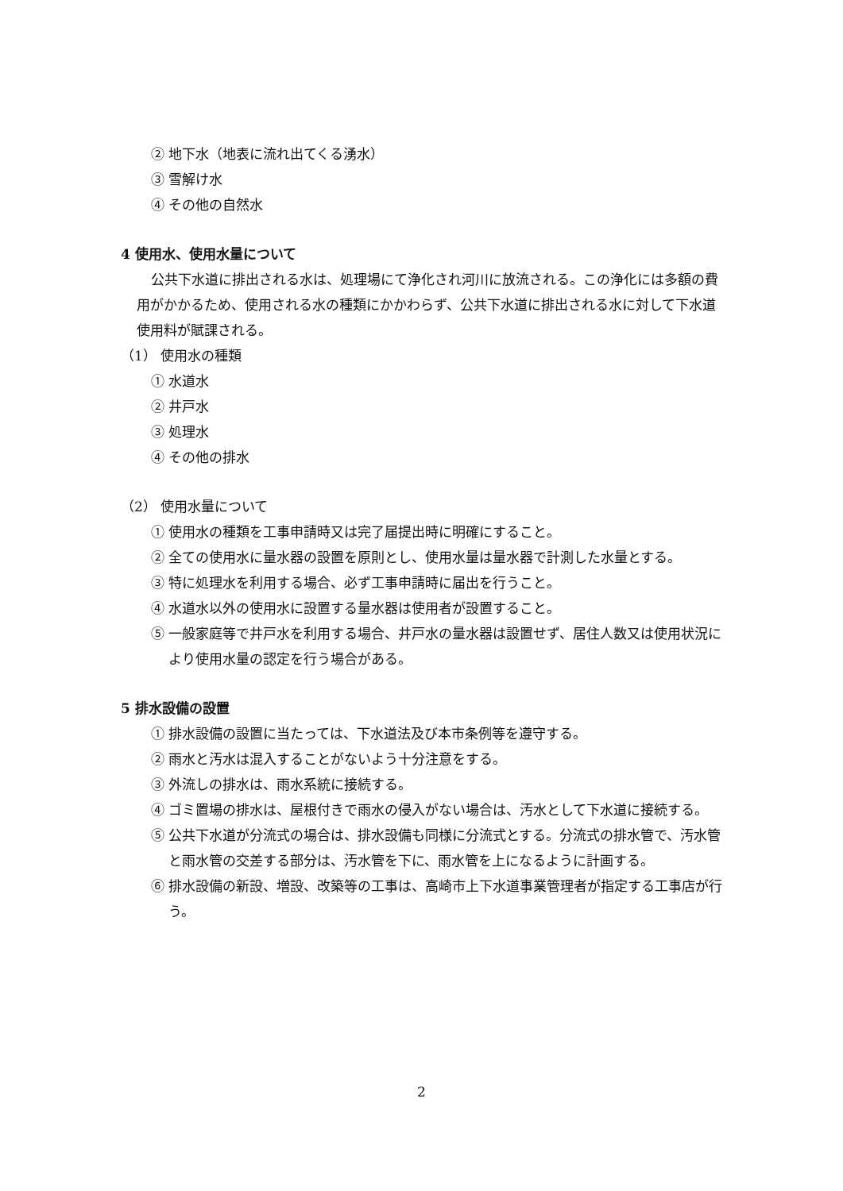② 地下水（地表に流れ出てくる湧水）
③ 雪解け水
④ その他の自然水
4 使用水、使用水量について
公共下水道に排出される水は、処理場にて浄化され河川に放流される。この浄化には多額の費用がかかるため、使用される水の種類にかかわらず、公共下水道に排出される水に対して下水道使用料が賦課される。
（1） 使用水の種類
① 水道水
② 井戸水
③ 処理水
④ その他の排水
（2） 使用水量について
① 使用水の種類を工事申請時又は完了届提出時に明確にすること。
② 全ての使用水に量水器の設置を原則とし、使用水量は量水器で計測した水量とする。
③ 特に処理水を利用する場合、必ず工事申請時に届出を行うこと。
④ 水道水以外の使用水に設置する量水器は使用者が設置すること。
⑤ 一般家庭等で井戸水を利用する場合、井戸水の量水器は設置せず、居住人数又は使用状況により使用水量の認定を行う場合がある。
5 排水設備の設置
① 排水設備の設置に当たっては、下水道法及び本市条例等を遵守する。
② 雨水と汚水は混入することがないよう十分注意をする。
③ 外流しの排水は、雨水系統に接続する。
④ ゴミ置場の排水は、屋根付きで雨水の侵入がない場合は、汚水として下水道に接続する。
⑤ 公共下水道が分流式の場合は、排水設備も同様に分流式とする。分流式の排水管で、汚水管と雨水管の交差する部分は、汚水管を下に、雨水管を上になるように計画する。
⑥ 排水設備の新設、増設、改築等の工事は、高崎市上下水道事業管理者が指定する工事店が行う。
2